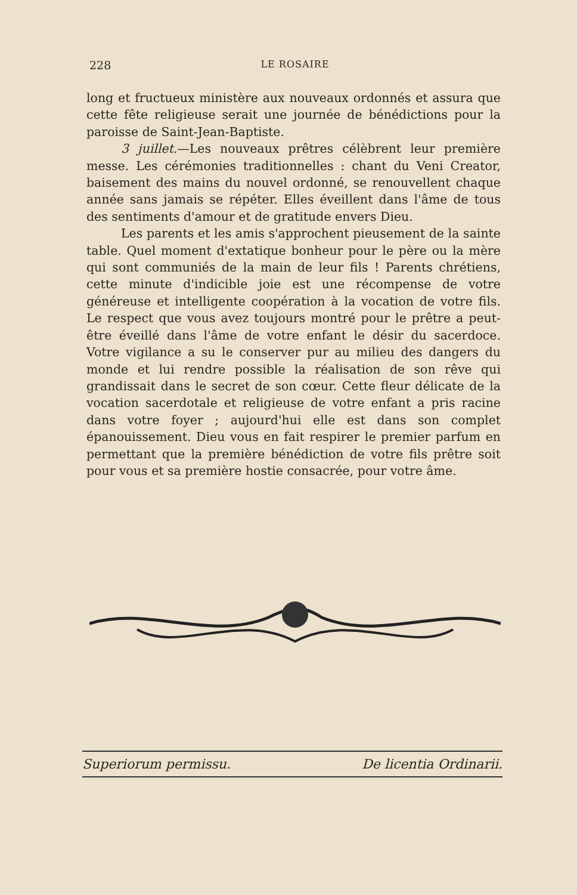228 LE ROSAIRE
long et fructueux ministère aux nouveaux ordonnés et assura que cette fête religieuse serait une journée de bénédictions pour la paroisse de Saint-Jean-Baptiste.
3 juillet.—Les nouveaux prêtres célèbrent leur première messe. Les cérémonies traditionnelles : chant du Veni Creator, baisement des mains du nouvel ordonné, se renouvellent chaque année sans jamais se répéter. Elles éveillent dans l'âme de tous des sentiments d'amour et de gratitude envers Dieu.
Les parents et les amis s'approchent pieusement de la sainte table. Quel moment d'extatique bonheur pour le père ou la mère qui sont communiés de la main de leur fils ! Parents chrétiens, cette minute d'indicible joie est une récompense de votre généreuse et intelligente coopération à la vocation de votre fils. Le respect que vous avez toujours montré pour le prêtre a peut-être éveillé dans l'âme de votre enfant le désir du sacerdoce. Votre vigilance a su le conserver pur au milieu des dangers du monde et lui rendre possible la réalisation de son rêve qui grandissait dans le secret de son cœur. Cette fleur délicate de la vocation sacerdotale et religieuse de votre enfant a pris racine dans votre foyer ; aujourd'hui elle est dans son complet épanouissement. Dieu vous en fait respirer le premier parfum en permettant que la première bénédiction de votre fils prêtre soit pour vous et sa première hostie consacrée, pour votre âme.
Superiorum permissu. De licentia Ordinarii.